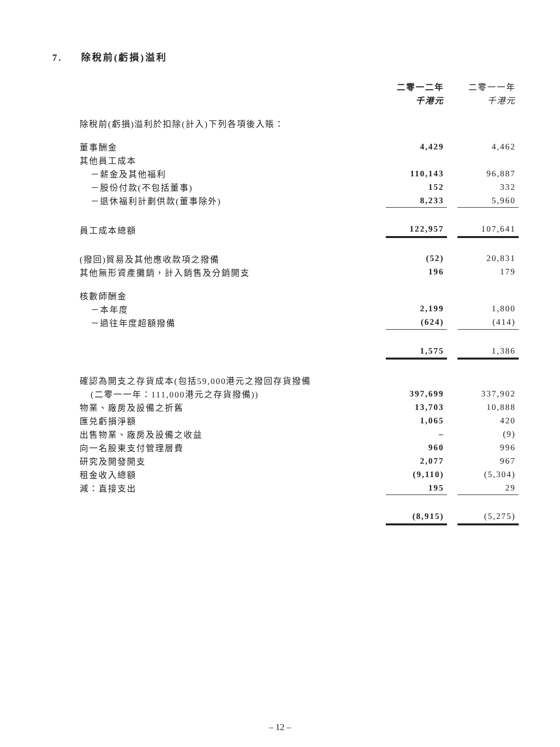7. 除稅前(虧損)溢利
| | 二零一二年 | | 二零一一年 |
| | 千港元 | | 千港元 |
| 除稅前(虧損)溢利於扣除(計入)下列各項後入賬： | | | |
| 董事酬金 | 4,429 | | 4,462 |
| 其他員工成本 | | | |
| －薪金及其他福利 | 110,143 | | 96,887 |
| －股份付款(不包括董事) | 152 | | 332 |
| －退休福利計劃供款(董事除外) | 8,233 | | 5,960 |
| 員工成本總額 | 122,957 | | 107,641 |
| (撥回)貿易及其他應收款項之撥備 | (52) | | 20,831 |
| 其他無形資產攤銷，計入銷售及分銷開支 | 196 | | 179 |
| 核數師酬金 | | | |
| －本年度 | 2,199 | | 1,800 |
| －過往年度超額撥備 | (624) | | (414) |
| | 1,575 | | 1,386 |
| 確認為開支之存貨成本(包括59,000港元之撥回存貨撥備 | | | |
| (二零一一年：111,000港元之存貨撥備)) | 397,699 | | 337,902 |
| 物業、廠房及設備之折舊 | 13,703 | | 10,888 |
| 匯兑虧損淨額 | 1,065 | | 420 |
| 出售物業、廠房及設備之收益 | – | | (9) |
| 向一名股東支付管理層費 | 960 | | 996 |
| 研究及開發開支 | 2,077 | | 967 |
| 租金收入總額 | (9,110) | | (5,304) |
| 減：直接支出 | 195 | | 29 |
| | (8,915) | | (5,275) |
– 12 –